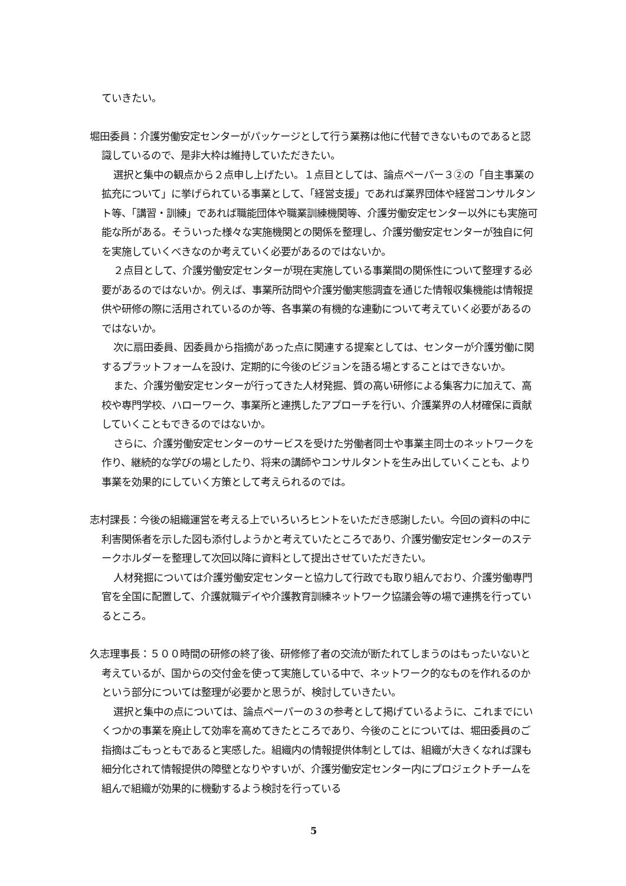ていきたい。
堀田委員：介護労働安定センターがパッケージとして行う業務は他に代替できないものであると認識しているので、是非大枠は維持していただきたい。
選択と集中の観点から２点申し上げたい。１点目としては、論点ペーパー３②の「自主事業の拡充について」に挙げられている事業として、「経営支援」であれば業界団体や経営コンサルタント等、「講習・訓練」であれば職能団体や職業訓練機関等、介護労働安定センター以外にも実施可能な所がある。そういった様々な実施機関との関係を整理し、介護労働安定センターが独自に何を実施していくべきなのか考えていく必要があるのではないか。
２点目として、介護労働安定センターが現在実施している事業間の関係性について整理する必要があるのではないか。例えば、事業所訪問や介護労働実態調査を通じた情報収集機能は情報提供や研修の際に活用されているのか等、各事業の有機的な連動について考えていく必要があるのではないか。
次に扇田委員、因委員から指摘があった点に関連する提案としては、センターが介護労働に関するプラットフォームを設け、定期的に今後のビジョンを語る場とすることはできないか。
また、介護労働安定センターが行ってきた人材発掘、質の高い研修による集客力に加えて、高校や専門学校、ハローワーク、事業所と連携したアプローチを行い、介護業界の人材確保に貢献していくこともできるのではないか。
さらに、介護労働安定センターのサービスを受けた労働者同士や事業主同士のネットワークを作り、継続的な学びの場としたり、将来の講師やコンサルタントを生み出していくことも、より事業を効果的にしていく方策として考えられるのでは。
志村課長：今後の組織運営を考える上でいろいろヒントをいただき感謝したい。今回の資料の中に利害関係者を示した図も添付しようかと考えていたところであり、介護労働安定センターのステークホルダーを整理して次回以降に資料として提出させていただきたい。
人材発掘については介護労働安定センターと協力して行政でも取り組んでおり、介護労働専門官を全国に配置して、介護就職デイや介護教育訓練ネットワーク協議会等の場で連携を行っているところ。
久志理事長：５００時間の研修の終了後、研修修了者の交流が断たれてしまうのはもったいないと考えているが、国からの交付金を使って実施している中で、ネットワーク的なものを作れるのかという部分については整理が必要かと思うが、検討していきたい。
選択と集中の点については、論点ペーパーの３の参考として掲げているように、これまでにいくつかの事業を廃止して効率を高めてきたところであり、今後のことについては、堀田委員のご指摘はごもっともであると実感した。組織内の情報提供体制としては、組織が大きくなれば課も細分化されて情報提供の障壁となりやすいが、介護労働安定センター内にプロジェクトチームを組んで組織が効果的に機動するよう検討を行っている
5